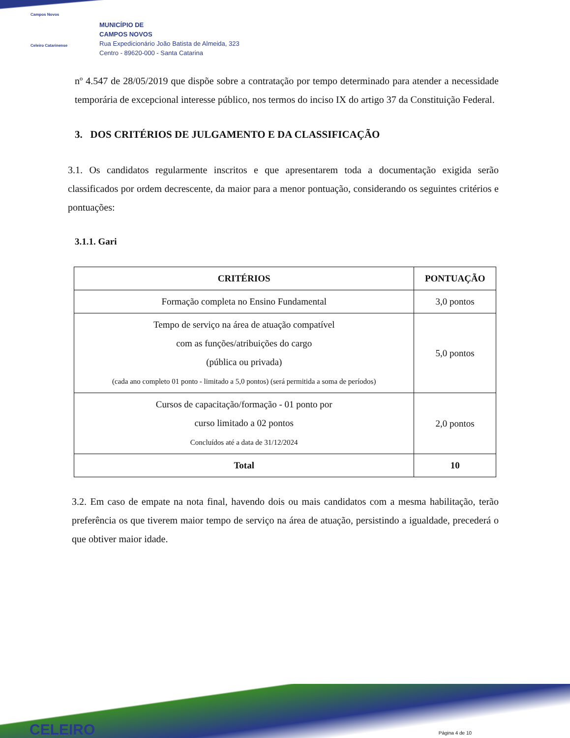Campos Novos
Celeiro Catarinense
MUNICÍPIO DE
CAMPOS NOVOS
Rua Expedicionário João Batista de Almeida, 323
Centro - 89620-000 - Santa Catarina
nº 4.547 de 28/05/2019 que dispõe sobre a contratação por tempo determinado para atender a necessidade temporária de excepcional interesse público, nos termos do inciso IX do artigo 37 da Constituição Federal.
3. DOS CRITÉRIOS DE JULGAMENTO E DA CLASSIFICAÇÃO
3.1. Os candidatos regularmente inscritos e que apresentarem toda a documentação exigida serão classificados por ordem decrescente, da maior para a menor pontuação, considerando os seguintes critérios e pontuações:
3.1.1. Gari
| CRITÉRIOS | PONTUAÇÃO |
| --- | --- |
| Formação completa no Ensino Fundamental | 3,0 pontos |
| Tempo de serviço na área de atuação compatível com as funções/atribuições do cargo (pública ou privada) (cada ano completo 01 ponto - limitado a 5,0 pontos) (será permitida a soma de períodos) | 5,0 pontos |
| Cursos de capacitação/formação - 01 ponto por curso limitado a 02 pontos Concluídos até a data de 31/12/2024 | 2,0 pontos |
| Total | 10 |
3.2. Em caso de empate na nota final, havendo dois ou mais candidatos com a mesma habilitação, terão preferência os que tiverem maior tempo de serviço na área de atuação, persistindo a igualdade, precederá o que obtiver maior idade.
CELEIRO Página 4 de 10